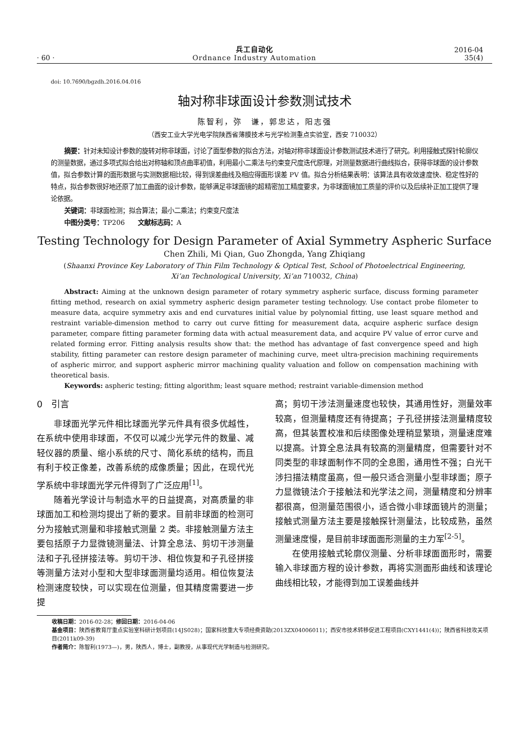· 60 ·
兵工自动化
Ordnance Industry Automation
2016-04
35(4)
doi: 10.7690/bgzdh.2016.04.016
轴对称非球面设计参数测试技术
陈智利，弥　谦，郭忠达，阳志强
（西安工业大学光电学院陕西省薄膜技术与光学检测重点实验室，西安 710032）
摘要：针对未知设计参数的旋转对称非球面，讨论了面型参数的拟合方法，对轴对称非球面设计参数测试技术进行了研究。利用接触式探针轮廓仪的测量数据，通过多项式拟合给出对称轴和顶点曲率初值，利用最小二乘法与约束变尺度迭代原理，对测量数据进行曲线拟合，获得非球面的设计参数值，拟合参数计算的面形数据与实测数据相比较，得到误差曲线及相应得面形误差 PV 值。拟合分析结果表明：该算法具有收敛速度快、稳定性好的特点，拟合参数很好地还原了加工曲面的设计参数，能够满足非球面镜的超精密加工精度要求，为非球面镜加工质量的评价以及后续补正加工提供了理论依据。
关键词：非球面检测；拟合算法；最小二乘法；约束变尺度法
中图分类号：TP206　　文献标志码：A
Testing Technology for Design Parameter of Axial Symmetry Aspheric Surface
Chen Zhili, Mi Qian, Guo Zhongda, Yang Zhiqiang
(Shaanxi Province Key Laboratory of Thin Film Technology & Optical Test, School of Photoelectrical Engineering,
Xi’an Technological University, Xi’an 710032, China)
Abstract: Aiming at the unknown design parameter of rotary symmetry aspheric surface, discuss forming parameter fitting method, research on axial symmetry aspheric design parameter testing technology. Use contact probe filometer to measure data, acquire symmetry axis and end curvatures initial value by polynomial fitting, use least square method and restraint variable-dimension method to carry out curve fitting for measurement data, acquire aspheric surface design parameter, compare fitting parameter forming data with actual measurement data, and acquire PV value of error curve and related forming error. Fitting analysis results show that: the method has advantage of fast convergence speed and high stability, fitting parameter can restore design parameter of machining curve, meet ultra-precision machining requirements of aspheric mirror, and support aspheric mirror machining quality valuation and follow on compensation machining with theoretical basis.
Keywords: aspheric testing; fitting algorithm; least square method; restraint variable-dimension method
0　引言
非球面光学元件相比球面光学元件具有很多优越性，在系统中使用非球面，不仅可以减少光学元件的数量、减轻仪器的质量、缩小系统的尺寸、简化系统的结构，而且有利于校正像差，改善系统的成像质量；因此，在现代光学系统中非球面光学元件得到了广泛应用<sup>[1]</sup>。
随着光学设计与制造水平的日益提高，对高质量的非球面加工和检测均提出了新的要求。目前非球面的检测可分为接触式测量和非接触式测量 2 类。非接触测量方法主要包括原子力显微镜测量法、计算全息法、剪切干涉测量法和子孔径拼接法等。剪切干涉、相位恢复和子孔径拼接等测量方法对小型和大型非球面测量均适用。相位恢复法检测速度较快，可以实现在位测量，但其精度需要进一步提
高；剪切干涉法测量速度也较快，其通用性好，测量效率较高，但测量精度还有待提高；子孔径拼接法测量精度较高，但其装置校准和后续图像处理稍显繁琐，测量速度难以提高。计算全息法具有较高的测量精度，但需要针对不同类型的非球面制作不同的全息图，通用性不强；白光干涉扫描法精度虽高，但一般只适合测量小型非球面；原子力显微镜法介于接触法和光学法之间，测量精度和分辨率都很高，但测量范围很小，适合微小非球面镜片的测量；接触式测量方法主要是接触探针测量法，比较成熟，虽然测量速度慢，是目前非球面面形测量的主力军<sup>[2-5]</sup>。
在使用接触式轮廓仪测量、分析非球面面形时，需要输入非球面方程的设计参数，再将实测面形曲线和该理论曲线相比较，才能得到加工误差曲线并
收稿日期：2016-02-28；修回日期：2016-04-06
基金项目：陕西省教育厅重点实验室科研计划项目(14JS028)；国家科技重大专项经费资助(2013ZX04006011)；西安市技术转移促进工程项目(CXY1441(4))；陕西省科技攻关项目(2011k09-39)
作者简介：陈智利(1973—)，男，陕西人，博士，副教授，从事现代光学制造与检测研究。